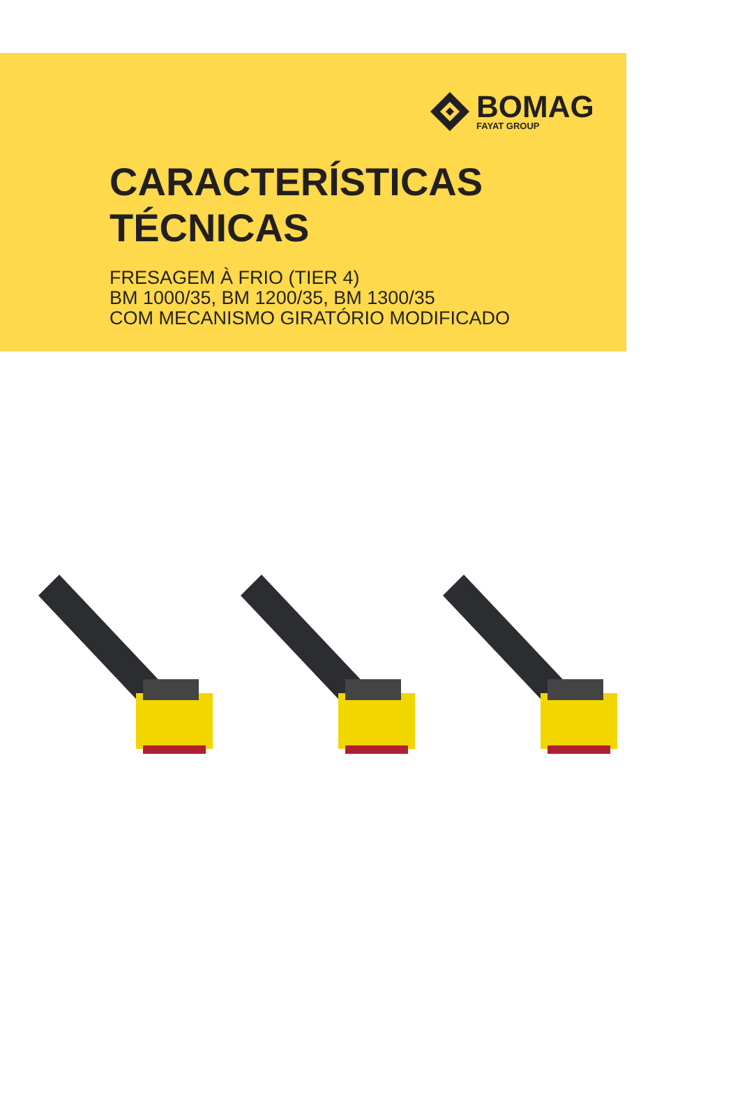BOMAG
FAYAT GROUP
CARACTERÍSTICAS
TÉCNICAS
FRESAGEM À FRIO (TIER 4)
BM 1000/35, BM 1200/35, BM 1300/35
COM MECANISMO GIRATÓRIO MODIFICADO